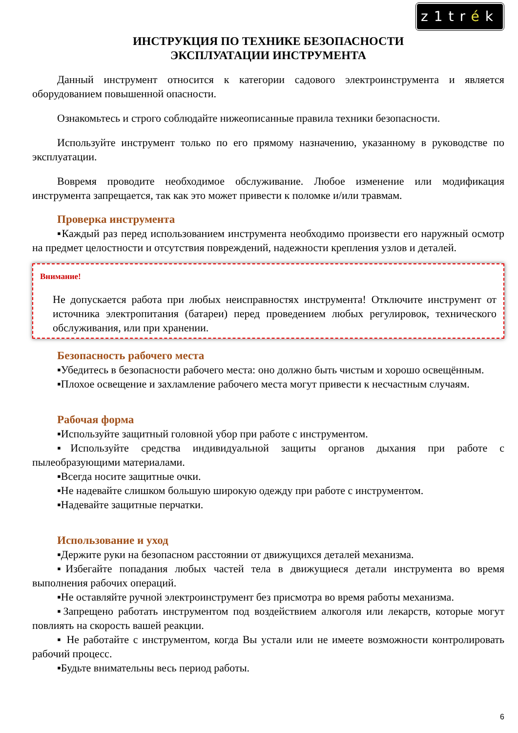z1trék
ИНСТРУКЦИЯ ПО ТЕХНИКЕ БЕЗОПАСНОСТИ
ЭКСПЛУАТАЦИИ ИНСТРУМЕНТА
Данный инструмент относится к категории садового электроинструмента и является оборудованием повышенной опасности.
Ознакомьтесь и строго соблюдайте нижеописанные правила техники безопасности.
Используйте инструмент только по его прямому назначению, указанному в руководстве по эксплуатации.
Вовремя проводите необходимое обслуживание. Любое изменение или модификация инструмента запрещается, так как это может привести к поломке и/или травмам.
Проверка инструмента
▪Каждый раз перед использованием инструмента необходимо произвести его наружный осмотр на предмет целостности и отсутствия повреждений, надежности крепления узлов и деталей.
Внимание!
Не допускается работа при любых неисправностях инструмента! Отключите инструмент от источника электропитания (батареи) перед проведением любых регулировок, технического обслуживания, или при хранении.
Безопасность рабочего места
▪Убедитесь в безопасности рабочего места: оно должно быть чистым и хорошо освещённым.
▪Плохое освещение и захламление рабочего места могут привести к несчастным случаям.
Рабочая форма
▪Используйте защитный головной убор при работе с инструментом.
▪Используйте средства индивидуальной защиты органов дыхания при работе с пылеобразующими материалами.
▪Всегда носите защитные очки.
▪Не надевайте слишком большую широкую одежду при работе с инструментом.
▪Надевайте защитные перчатки.
Использование и уход
▪Держите руки на безопасном расстоянии от движущихся деталей механизма.
▪Избегайте попадания любых частей тела в движущиеся детали инструмента во время выполнения рабочих операций.
▪Не оставляйте ручной электроинструмент без присмотра во время работы механизма.
▪Запрещено работать инструментом под воздействием алкоголя или лекарств, которые могут повлиять на скорость вашей реакции.
▪ Не работайте с инструментом, когда Вы устали или не имеете возможности контролировать рабочий процесс.
▪Будьте внимательны весь период работы.
6